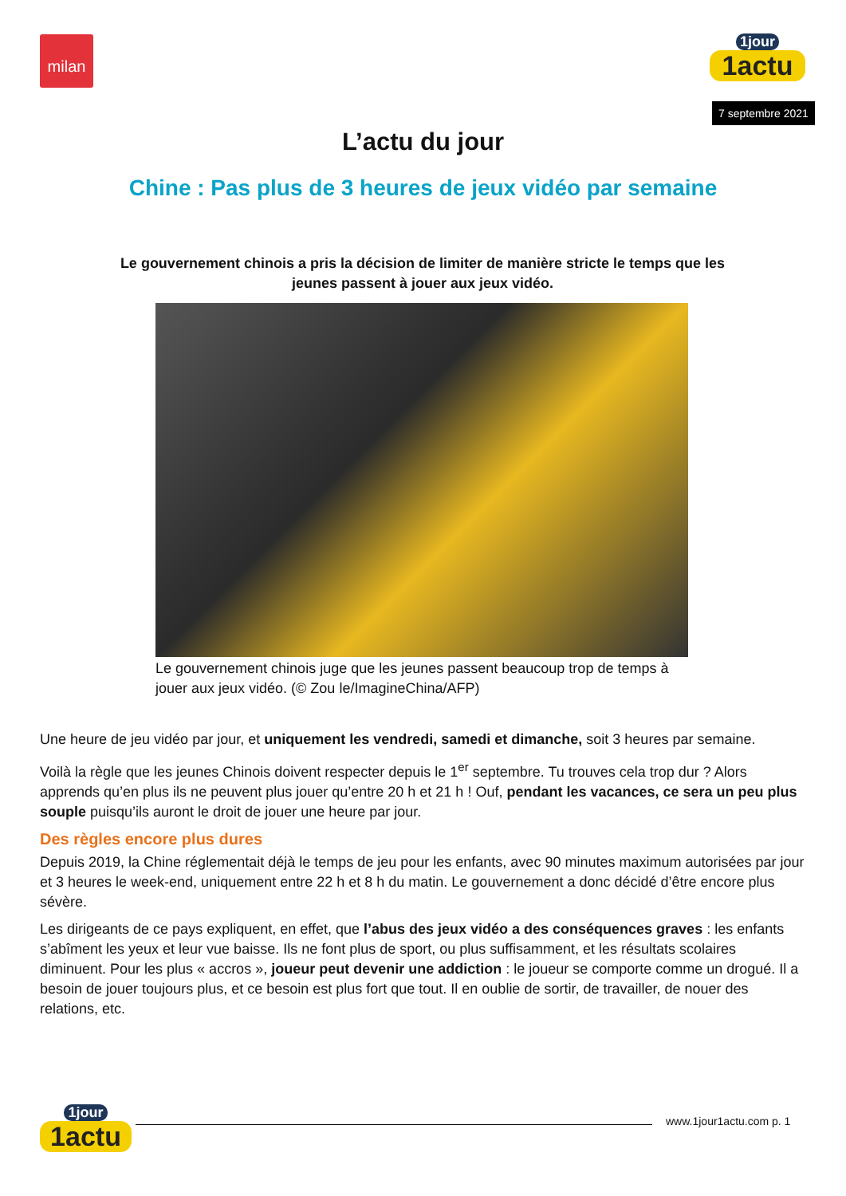milan 1jour
1actu
7 septembre 2021
L’actu du jour
Chine : Pas plus de 3 heures de jeux vidéo par semaine
Le gouvernement chinois a pris la décision de limiter de manière stricte le temps que les jeunes passent à jouer aux jeux vidéo.
Le gouvernement chinois juge que les jeunes passent beaucoup trop de temps à jouer aux jeux vidéo. (© Zou le/ImagineChina/AFP)
Une heure de jeu vidéo par jour, et uniquement les vendredi, samedi et dimanche, soit 3 heures par semaine.
Voilà la règle que les jeunes Chinois doivent respecter depuis le 1<sup>er</sup> septembre. Tu trouves cela trop dur ? Alors apprends qu’en plus ils ne peuvent plus jouer qu’entre 20 h et 21 h ! Ouf, pendant les vacances, ce sera un peu plus souple puisqu’ils auront le droit de jouer une heure par jour.
Des règles encore plus dures
Depuis 2019, la Chine réglementait déjà le temps de jeu pour les enfants, avec 90 minutes maximum autorisées par jour et 3 heures le week-end, uniquement entre 22 h et 8 h du matin. Le gouvernement a donc décidé d’être encore plus sévère.
Les dirigeants de ce pays expliquent, en effet, que l’abus des jeux vidéo a des conséquences graves : les enfants s’abîment les yeux et leur vue baisse. Ils ne font plus de sport, ou plus suffisamment, et les résultats scolaires diminuent. Pour les plus « accros », joueur peut devenir une addiction : le joueur se comporte comme un drogué. Il a besoin de jouer toujours plus, et ce besoin est plus fort que tout. Il en oublie de sortir, de travailler, de nouer des relations, etc.
1jour
1actu
www.1jour1actu.com p. 1